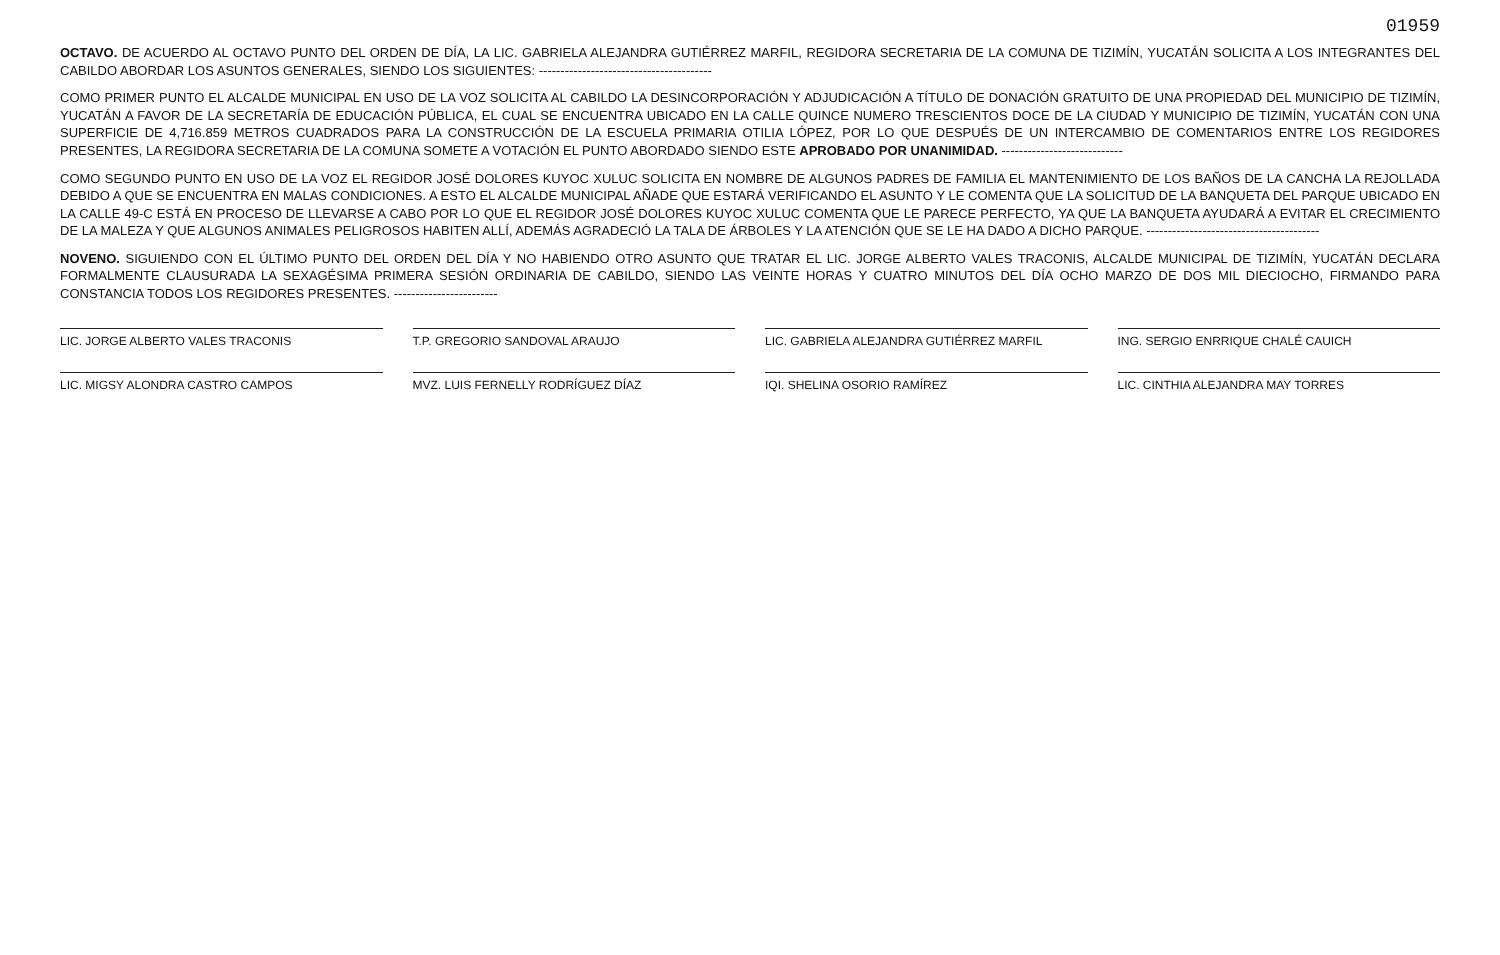01959
OCTAVO. DE ACUERDO AL OCTAVO PUNTO DEL ORDEN DE DÍA, LA LIC. GABRIELA ALEJANDRA GUTIÉRREZ MARFIL, REGIDORA SECRETARIA DE LA COMUNA DE TIZIMÍN, YUCATÁN SOLICITA A LOS INTEGRANTES DEL CABILDO ABORDAR LOS ASUNTOS GENERALES, SIENDO LOS SIGUIENTES: ----------------------------------------
COMO PRIMER PUNTO EL ALCALDE MUNICIPAL EN USO DE LA VOZ SOLICITA AL CABILDO LA DESINCORPORACIÓN Y ADJUDICACIÓN A TÍTULO DE DONACIÓN GRATUITO DE UNA PROPIEDAD DEL MUNICIPIO DE TIZIMÍN, YUCATÁN A FAVOR DE LA SECRETARÍA DE EDUCACIÓN PÚBLICA, EL CUAL SE ENCUENTRA UBICADO EN LA CALLE QUINCE NUMERO TRESCIENTOS DOCE DE LA CIUDAD Y MUNICIPIO DE TIZIMÍN, YUCATÁN CON UNA SUPERFICIE DE 4,716.859 METROS CUADRADOS PARA LA CONSTRUCCIÓN DE LA ESCUELA PRIMARIA OTILIA LÓPEZ, POR LO QUE DESPUÉS DE UN INTERCAMBIO DE COMENTARIOS ENTRE LOS REGIDORES PRESENTES, LA REGIDORA SECRETARIA DE LA COMUNA SOMETE A VOTACIÓN EL PUNTO ABORDADO SIENDO ESTE APROBADO POR UNANIMIDAD. ----------------------------
COMO SEGUNDO PUNTO EN USO DE LA VOZ EL REGIDOR JOSÉ DOLORES KUYOC XULUC SOLICITA EN NOMBRE DE ALGUNOS PADRES DE FAMILIA EL MANTENIMIENTO DE LOS BAÑOS DE LA CANCHA LA REJOLLADA DEBIDO A QUE SE ENCUENTRA EN MALAS CONDICIONES. A ESTO EL ALCALDE MUNICIPAL AÑADE QUE ESTARÁ VERIFICANDO EL ASUNTO Y LE COMENTA QUE LA SOLICITUD DE LA BANQUETA DEL PARQUE UBICADO EN LA CALLE 49-C ESTÁ EN PROCESO DE LLEVARSE A CABO POR LO QUE EL REGIDOR JOSÉ DOLORES KUYOC XULUC COMENTA QUE LE PARECE PERFECTO, YA QUE LA BANQUETA AYUDARÁ A EVITAR EL CRECIMIENTO DE LA MALEZA Y QUE ALGUNOS ANIMALES PELIGROSOS HABITEN ALLÍ, ADEMÁS AGRADECIÓ LA TALA DE ÁRBOLES Y LA ATENCIÓN QUE SE LE HA DADO A DICHO PARQUE. ----------------------------------------
NOVENO. SIGUIENDO CON EL ÚLTIMO PUNTO DEL ORDEN DEL DÍA Y NO HABIENDO OTRO ASUNTO QUE TRATAR EL LIC. JORGE ALBERTO VALES TRACONIS, ALCALDE MUNICIPAL DE TIZIMÍN, YUCATÁN DECLARA FORMALMENTE CLAUSURADA LA SEXAGÉSIMA PRIMERA SESIÓN ORDINARIA DE CABILDO, SIENDO LAS VEINTE HORAS Y CUATRO MINUTOS DEL DÍA OCHO MARZO DE DOS MIL DIECIOCHO, FIRMANDO PARA CONSTANCIA TODOS LOS REGIDORES PRESENTES. ------------------------
LIC. JORGE ALBERTO VALES TRACONIS
T.P. GREGORIO SANDOVAL ARAUJO
LIC. GABRIELA ALEJANDRA GUTIÉRREZ MARFIL
ING. SERGIO ENRRIQUE CHALÉ CAUICH
LIC. MIGSY ALONDRA CASTRO CAMPOS
MVZ. LUIS FERNELLY RODRÍGUEZ DÍAZ
IQI. SHELINA OSORIO RAMÍREZ
LIC. CINTHIA ALEJANDRA MAY TORRES